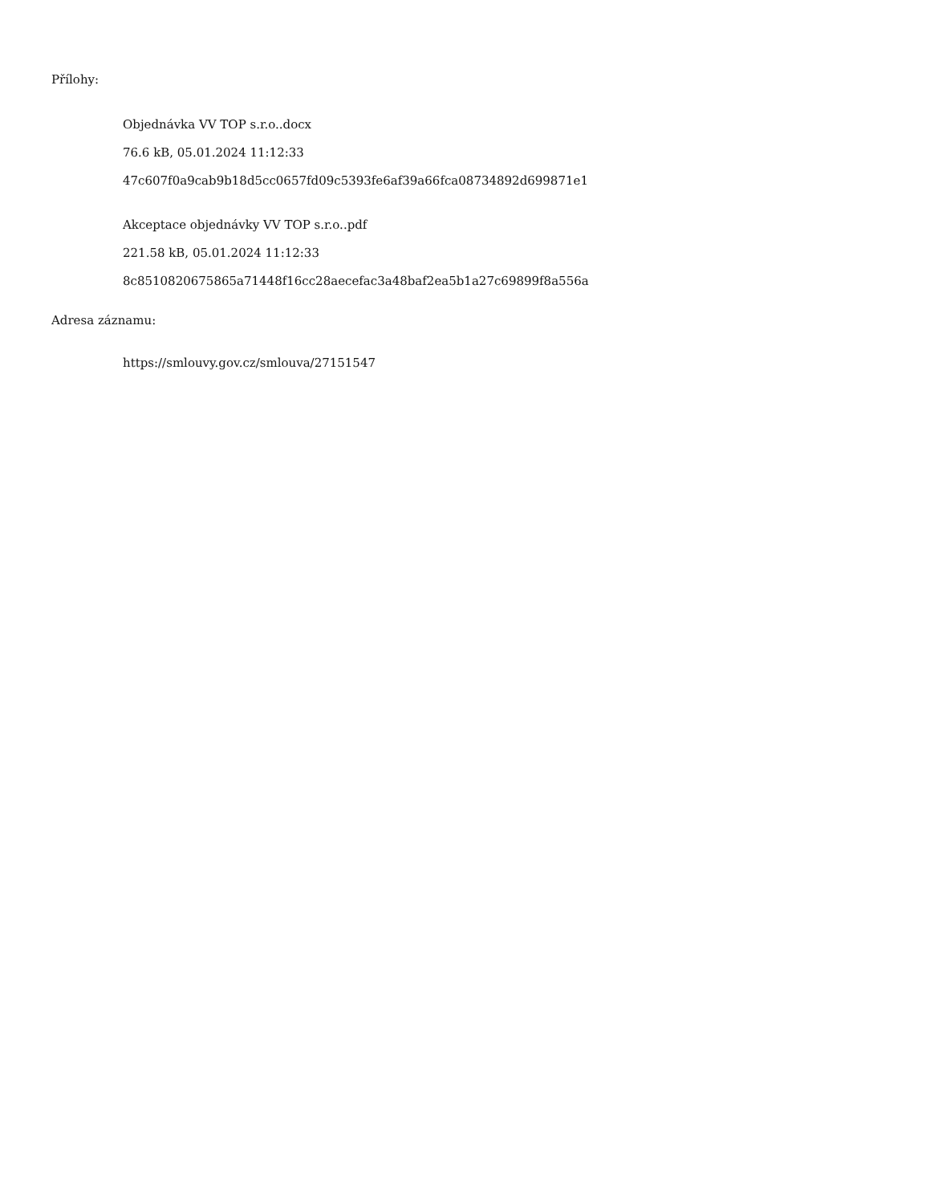Přílohy:
Objednávka VV TOP s.r.o..docx
76.6 kB, 05.01.2024 11:12:33
47c607f0a9cab9b18d5cc0657fd09c5393fe6af39a66fca08734892d699871e1
Akceptace objednávky VV TOP s.r.o..pdf
221.58 kB, 05.01.2024 11:12:33
8c8510820675865a71448f16cc28aecefac3a48baf2ea5b1a27c69899f8a556a
Adresa záznamu:
https://smlouvy.gov.cz/smlouva/27151547